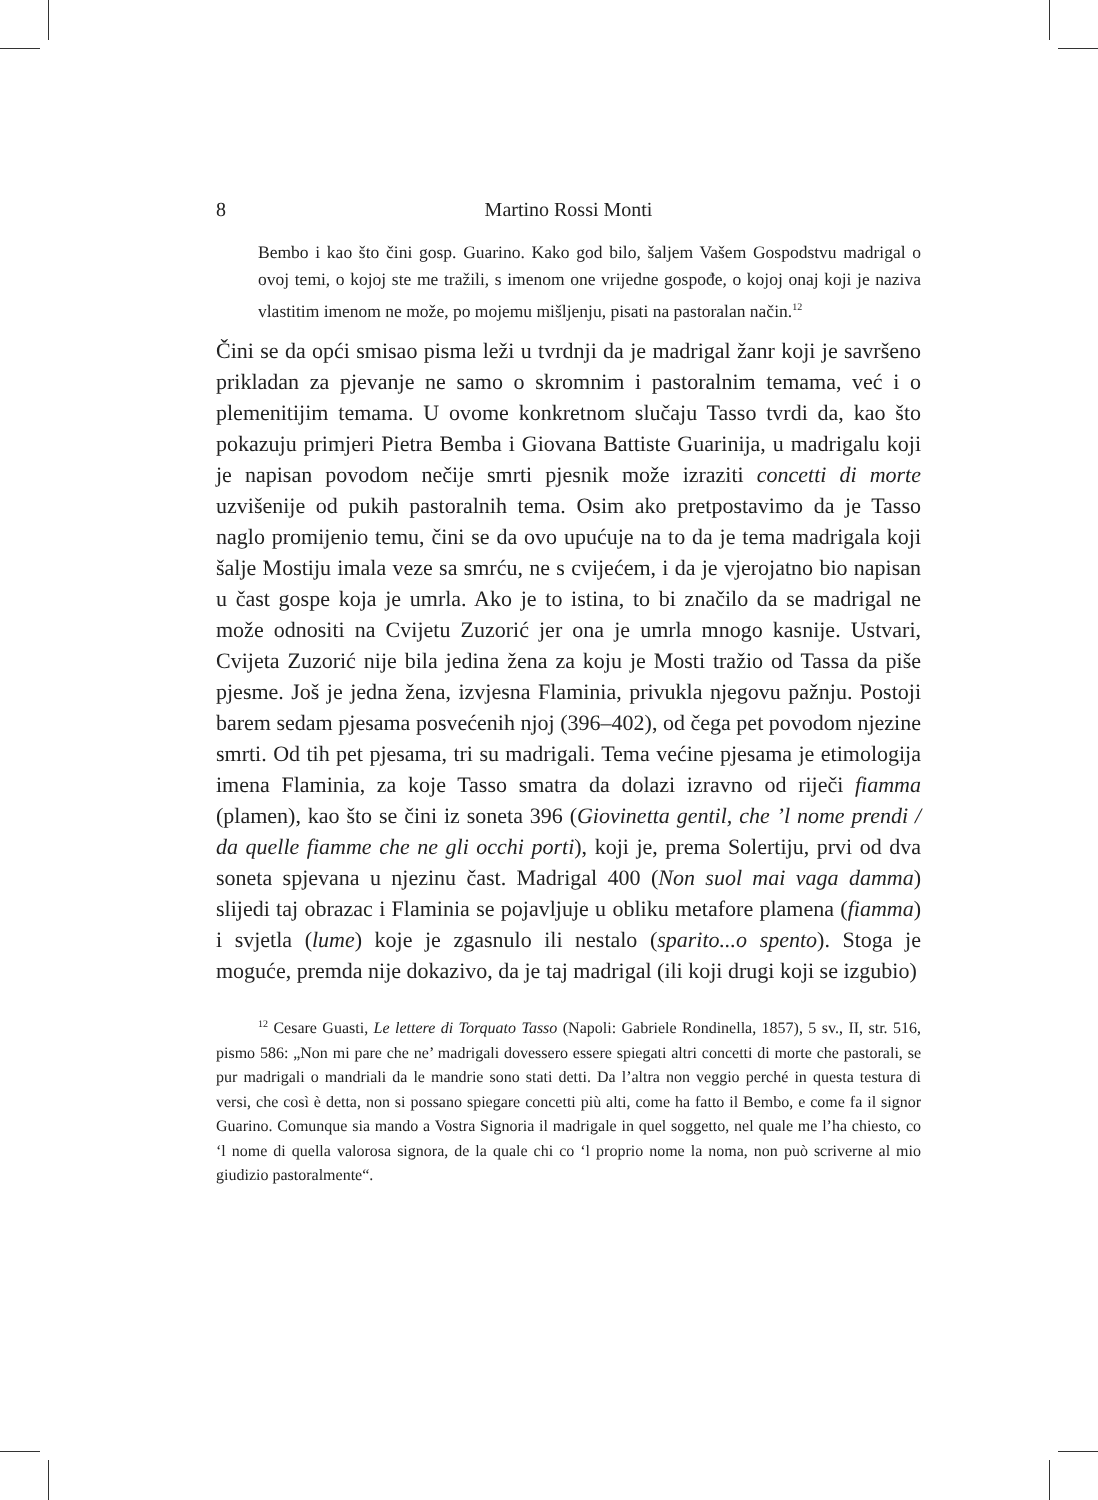8 Martino Rossi Monti
Bembo i kao što čini gosp. Guarino. Kako god bilo, šaljem Vašem Gospodstvu madrigal o ovoj temi, o kojoj ste me tražili, s imenom one vrijedne gospođe, o kojoj onaj koji je naziva vlastitim imenom ne može, po mojemu mišljenju, pisati na pastoralan način.<sup>12</sup>
Čini se da opći smisao pisma leži u tvrdnji da je madrigal žanr koji je savršeno prikladan za pjevanje ne samo o skromnim i pastoralnim temama, već i o plemenitijim temama. U ovome konkretnom slučaju Tasso tvrdi da, kao što pokazuju primjeri Pietra Bemba i Giovana Battiste Guarinija, u madrigalu koji je napisan povodom nečije smrti pjesnik može izraziti concetti di morte uzvišenije od pukih pastoralnih tema. Osim ako pretpostavimo da je Tasso naglo promijenio temu, čini se da ovo upućuje na to da je tema madrigala koji šalje Mostiju imala veze sa smrću, ne s cvijećem, i da je vjerojatno bio napisan u čast gospe koja je umrla. Ako je to istina, to bi značilo da se madrigal ne može odnositi na Cvijetu Zuzorić jer ona je umrla mnogo kasnije. Ustvari, Cvijeta Zuzorić nije bila jedina žena za koju je Mosti tražio od Tassa da piše pjesme. Još je jedna žena, izvjesna Flaminia, privukla njegovu pažnju. Postoji barem sedam pjesama posvećenih njoj (396–402), od čega pet povodom njezine smrti. Od tih pet pjesama, tri su madrigali. Tema većine pjesama je etimologija imena Flaminia, za koje Tasso smatra da dolazi izravno od riječi fiamma (plamen), kao što se čini iz soneta 396 (Giovinetta gentil, che ’l nome prendi / da quelle fiamme che ne gli occhi porti), koji je, prema Solertiju, prvi od dva soneta spjevana u njezinu čast. Madrigal 400 (Non suol mai vaga damma) slijedi taj obrazac i Flaminia se pojavljuje u obliku metafore plamena (fiamma) i svjetla (lume) koje je zgasnulo ili nestalo (sparito...o spento). Stoga je moguće, premda nije dokazivo, da je taj madrigal (ili koji drugi koji se izgubio)
<sup>12</sup> Cesare Guasti, Le lettere di Torquato Tasso (Napoli: Gabriele Rondinella, 1857), 5 sv., II, str. 516, pismo 586: „Non mi pare che ne’ madrigali dovessero essere spiegati altri concetti di morte che pastorali, se pur madrigali o mandriali da le mandrie sono stati detti. Da l’altra non veggio perché in questa testura di versi, che così è detta, non si possano spiegare concetti più alti, come ha fatto il Bembo, e come fa il signor Guarino. Comunque sia mando a Vostra Signoria il madrigale in quel soggetto, nel quale me l’ha chiesto, co ‘l nome di quella valorosa signora, de la quale chi co ‘l proprio nome la noma, non può scriverne al mio giudizio pastoralmente“.